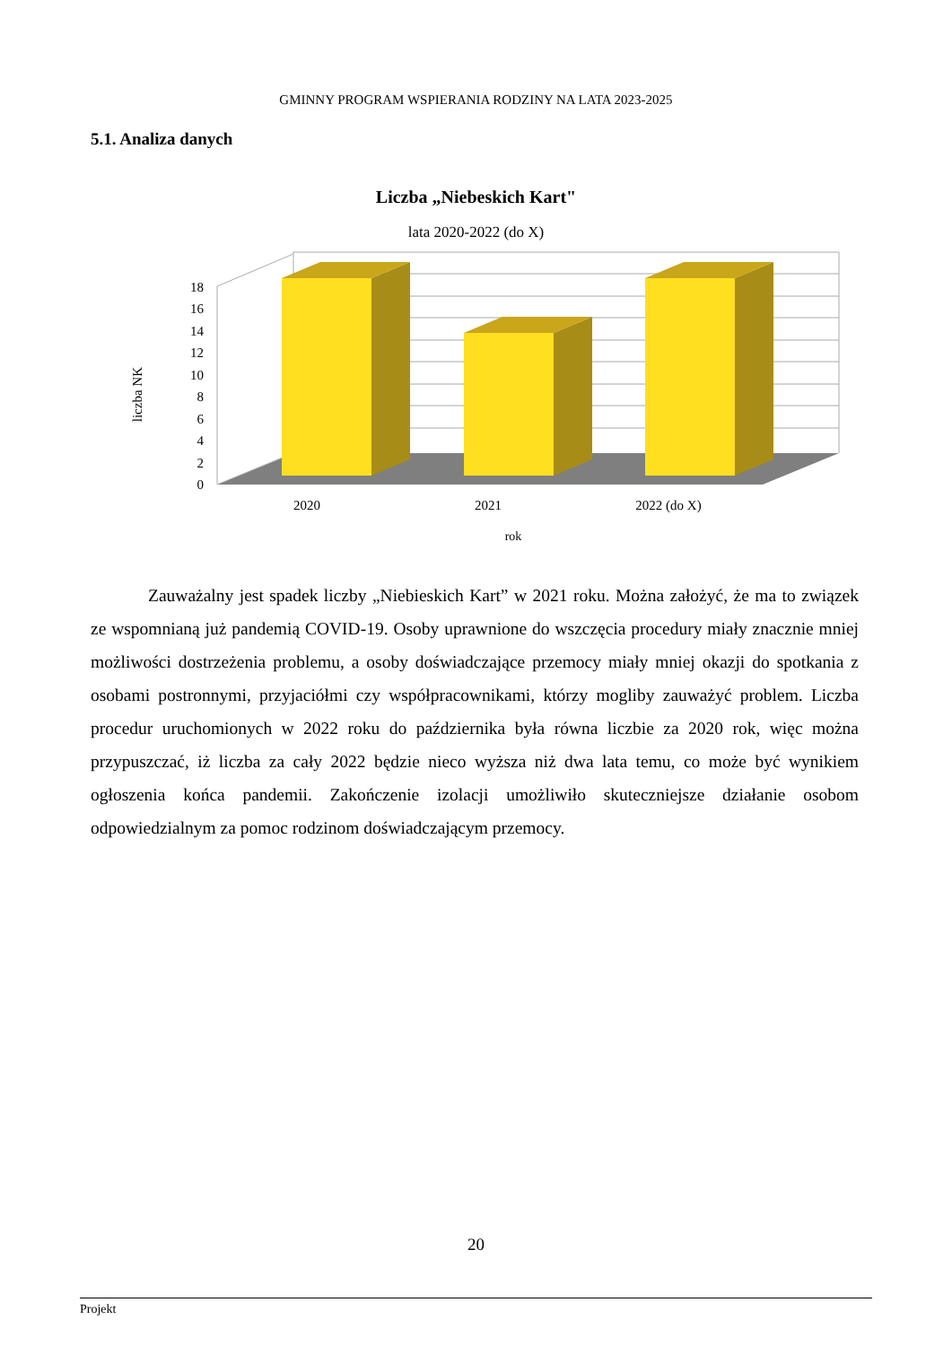GMINNY PROGRAM WSPIERANIA RODZINY NA LATA 2023-2025
5.1. Analiza danych
Liczba „Niebeskich Kart"
lata 2020-2022 (do X)
liczba NK
0
2
4
6
8
10
12
14
16
18
2020
2021
2022 (do X)
rok
Zauważalny jest spadek liczby „Niebieskich Kart” w 2021 roku. Można założyć, że ma to związek ze wspomnianą już pandemią COVID-19. Osoby uprawnione do wszczęcia procedury miały znacznie mniej możliwości dostrzeżenia problemu, a osoby doświadczające przemocy miały mniej okazji do spotkania z osobami postronnymi, przyjaciółmi czy współpracownikami, którzy mogliby zauważyć problem. Liczba procedur uruchomionych w 2022 roku do października była równa liczbie za 2020 rok, więc można przypuszczać, iż liczba za cały 2022 będzie nieco wyższa niż dwa lata temu, co może być wynikiem ogłoszenia końca pandemii. Zakończenie izolacji umożliwiło skuteczniejsze działanie osobom odpowiedzialnym za pomoc rodzinom doświadczającym przemocy.
20
Projekt